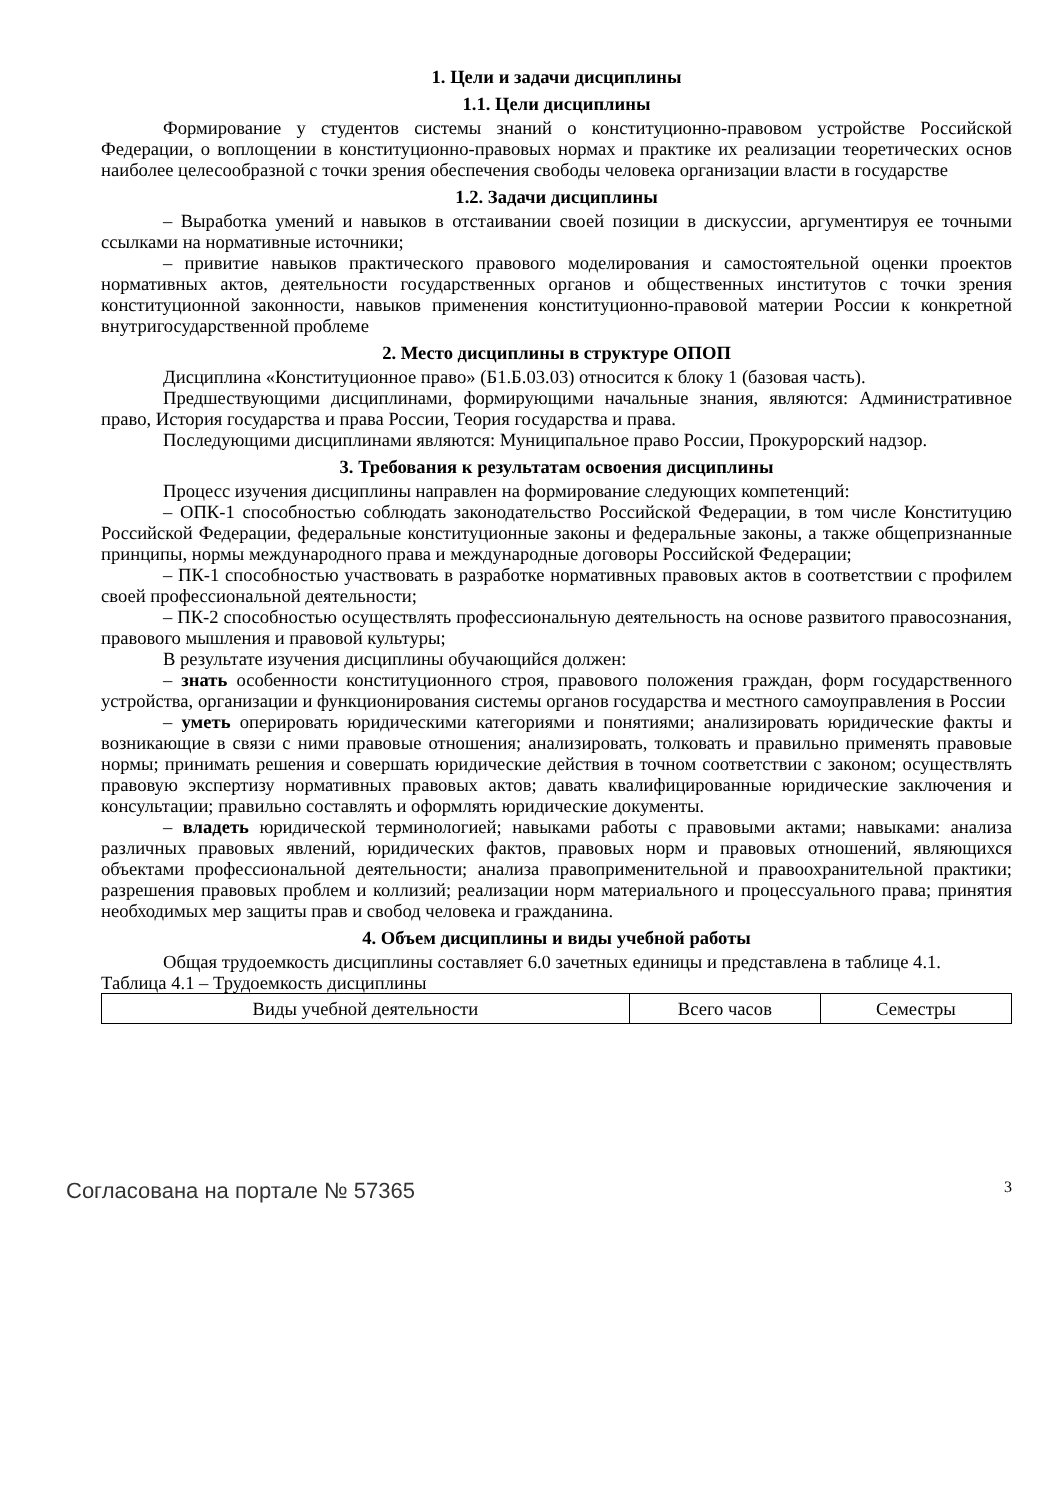1. Цели и задачи дисциплины
1.1. Цели дисциплины
Формирование у студентов системы знаний о конституционно-правовом устройстве Российской Федерации, о воплощении в конституционно-правовых нормах и практике их реализации теоретических основ наиболее целесообразной с точки зрения обеспечения свободы человека организации власти в государстве
1.2. Задачи дисциплины
– Выработка умений и навыков в отстаивании своей позиции в дискуссии, аргументируя ее точными ссылками на нормативные источники;
– привитие навыков практического правового моделирования и самостоятельной оценки проектов нормативных актов, деятельности государственных органов и общественных институтов с точки зрения конституционной законности, навыков применения конституционно-правовой материи России к конкретной внутригосударственной проблеме
2. Место дисциплины в структуре ОПОП
Дисциплина «Конституционное право» (Б1.Б.03.03) относится к блоку 1 (базовая часть).
Предшествующими дисциплинами, формирующими начальные знания, являются: Административное право, История государства и права России, Теория государства и права.
Последующими дисциплинами являются: Муниципальное право России, Прокурорский надзор.
3. Требования к результатам освоения дисциплины
Процесс изучения дисциплины направлен на формирование следующих компетенций:
– ОПК-1 способностью соблюдать законодательство Российской Федерации, в том числе Конституцию Российской Федерации, федеральные конституционные законы и федеральные законы, а также общепризнанные принципы, нормы международного права и международные договоры Российской Федерации;
– ПК-1 способностью участвовать в разработке нормативных правовых актов в соответствии с профилем своей профессиональной деятельности;
– ПК-2 способностью осуществлять профессиональную деятельность на основе развитого правосознания, правового мышления и правовой культуры;
В результате изучения дисциплины обучающийся должен:
– знать особенности конституционного строя, правового положения граждан, форм государственного устройства, организации и функционирования системы органов государства и местного самоуправления в России
– уметь оперировать юридическими категориями и понятиями; анализировать юридические факты и возникающие в связи с ними правовые отношения; анализировать, толковать и правильно применять правовые нормы; принимать решения и совершать юридические действия в точном соответствии с законом; осуществлять правовую экспертизу нормативных правовых актов; давать квалифицированные юридические заключения и консультации; правильно составлять и оформлять юридические документы.
– владеть юридической терминологией; навыками работы с правовыми актами; навыками: анализа различных правовых явлений, юридических фактов, правовых норм и правовых отношений, являющихся объектами профессиональной деятельности; анализа правоприменительной и правоохранительной практики; разрешения правовых проблем и коллизий; реализации норм материального и процессуального права; принятия необходимых мер защиты прав и свобод человека и гражданина.
4. Объем дисциплины и виды учебной работы
Общая трудоемкость дисциплины составляет 6.0 зачетных единицы и представлена в таблице 4.1.
Таблица 4.1 – Трудоемкость дисциплины
| Виды учебной деятельности | Всего часов | Семестры |
Согласована на портале № 57365 3